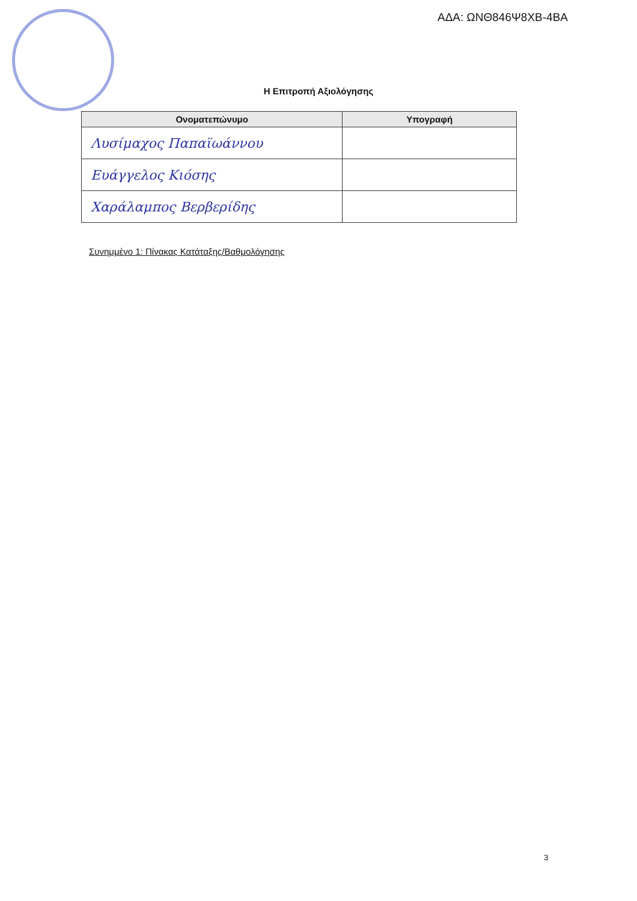ΑΔΑ: ΩΝΘ846Ψ8ΧΒ-4ΒΑ
Η Επιτροπή Αξιολόγησης
| Ονοματεπώνυμο | Υπογραφή |
| --- | --- |
| Λυσίμαχος Παπαϊωάννου | |
| Ευάγγελος Κιόσης | |
| Χαράλαμπος Βερβερίδης | |
Συνημμένο 1: Πίνακας Κατάταξης/Βαθμολόγησης
3